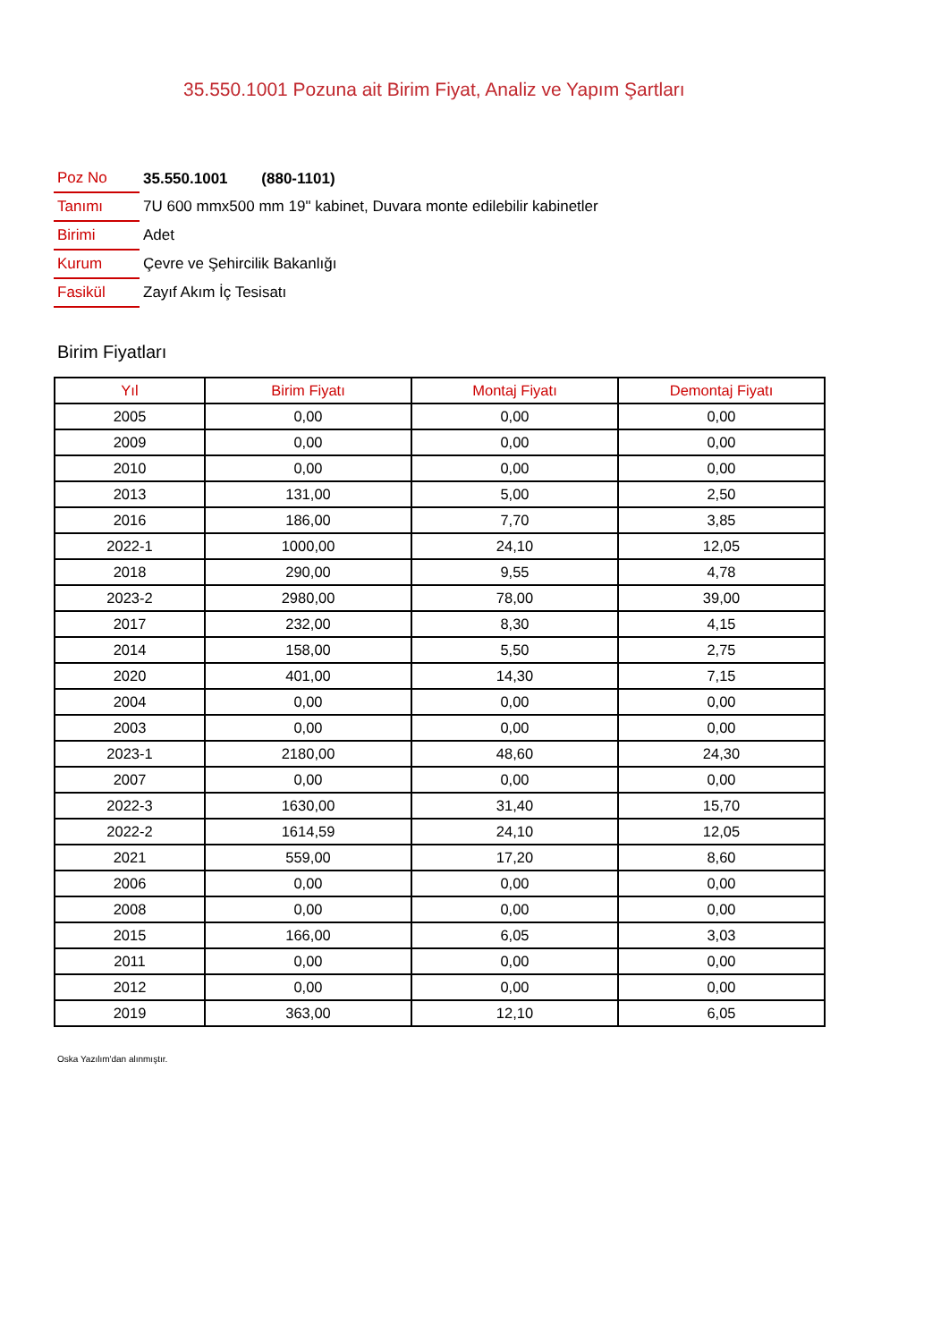35.550.1001 Pozuna ait Birim Fiyat, Analiz ve Yapım Şartları
| Poz No | 35.550.1001 (880-1101) |
| Tanımı | 7U 600 mmx500 mm 19" kabinet, Duvara monte edilebilir kabinetler |
| Birimi | Adet |
| Kurum | Çevre ve Şehircilik Bakanlığı |
| Fasikül | Zayıf Akım İç Tesisatı |
Birim Fiyatları
| Yıl | Birim Fiyatı | Montaj Fiyatı | Demontaj Fiyatı |
| --- | --- | --- | --- |
| 2005 | 0,00 | 0,00 | 0,00 |
| 2009 | 0,00 | 0,00 | 0,00 |
| 2010 | 0,00 | 0,00 | 0,00 |
| 2013 | 131,00 | 5,00 | 2,50 |
| 2016 | 186,00 | 7,70 | 3,85 |
| 2022-1 | 1000,00 | 24,10 | 12,05 |
| 2018 | 290,00 | 9,55 | 4,78 |
| 2023-2 | 2980,00 | 78,00 | 39,00 |
| 2017 | 232,00 | 8,30 | 4,15 |
| 2014 | 158,00 | 5,50 | 2,75 |
| 2020 | 401,00 | 14,30 | 7,15 |
| 2004 | 0,00 | 0,00 | 0,00 |
| 2003 | 0,00 | 0,00 | 0,00 |
| 2023-1 | 2180,00 | 48,60 | 24,30 |
| 2007 | 0,00 | 0,00 | 0,00 |
| 2022-3 | 1630,00 | 31,40 | 15,70 |
| 2022-2 | 1614,59 | 24,10 | 12,05 |
| 2021 | 559,00 | 17,20 | 8,60 |
| 2006 | 0,00 | 0,00 | 0,00 |
| 2008 | 0,00 | 0,00 | 0,00 |
| 2015 | 166,00 | 6,05 | 3,03 |
| 2011 | 0,00 | 0,00 | 0,00 |
| 2012 | 0,00 | 0,00 | 0,00 |
| 2019 | 363,00 | 12,10 | 6,05 |
Oska Yazılım'dan alınmıştır.